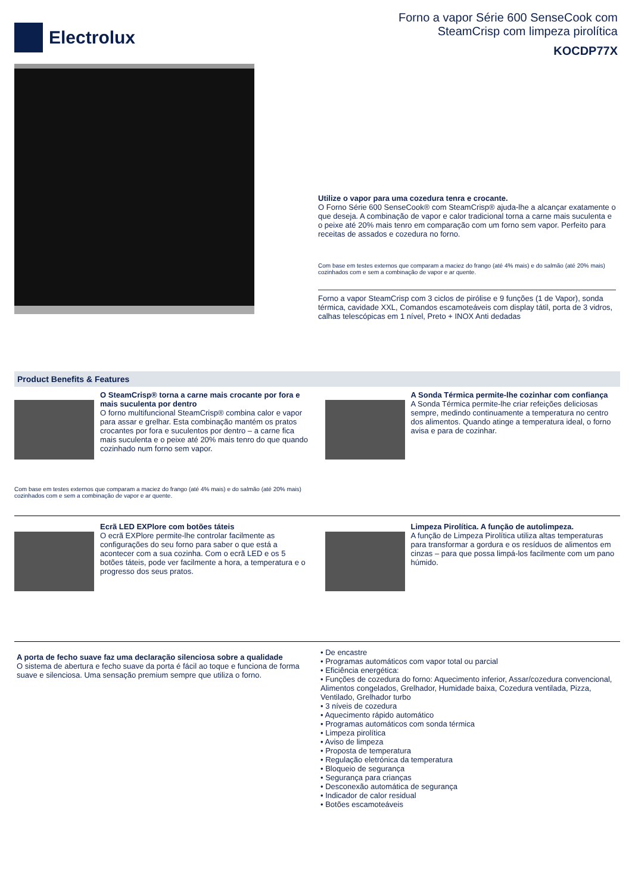Electrolux
Forno a vapor Série 600 SenseCook com
SteamCrisp com limpeza pirolítica
KOCDP77X
Utilize o vapor para uma cozedura tenra e crocante.
O Forno Série 600 SenseCook® com SteamCrisp® ajuda-lhe a alcançar exatamente o que deseja. A combinação de vapor e calor tradicional torna a carne mais suculenta e o peixe até 20% mais tenro em comparação com um forno sem vapor. Perfeito para receitas de assados e cozedura no forno.
Com base em testes externos que comparam a maciez do frango (até 4% mais) e do salmão (até 20% mais) cozinhados com e sem a combinação de vapor e ar quente.
Forno a vapor SteamCrisp com 3 ciclos de pirólise e 9 funções (1 de Vapor), sonda térmica, cavidade XXL, Comandos escamoteáveis com display tátil, porta de 3 vidros, calhas telescópicas em 1 nível, Preto + INOX Anti dedadas
Product Benefits & Features
O SteamCrisp® torna a carne mais crocante por fora e mais suculenta por dentro
O forno multifuncional SteamCrisp® combina calor e vapor para assar e grelhar. Esta combinação mantém os pratos crocantes por fora e suculentos por dentro – a carne fica mais suculenta e o peixe até 20% mais tenro do que quando cozinhado num forno sem vapor.
Com base em testes externos que comparam a maciez do frango (até 4% mais) e do salmão (até 20% mais) cozinhados com e sem a combinação de vapor e ar quente.
A Sonda Térmica permite-lhe cozinhar com confiança
A Sonda Térmica permite-lhe criar refeições deliciosas sempre, medindo continuamente a temperatura no centro dos alimentos. Quando atinge a temperatura ideal, o forno avisa e para de cozinhar.
Ecrã LED EXPlore com botões táteis
O ecrã EXPlore permite-lhe controlar facilmente as configurações do seu forno para saber o que está a acontecer com a sua cozinha. Com o ecrã LED e os 5 botões táteis, pode ver facilmente a hora, a temperatura e o progresso dos seus pratos.
Limpeza Pirolítica. A função de autolimpeza.
A função de Limpeza Pirolítica utiliza altas temperaturas para transformar a gordura e os resíduos de alimentos em cinzas – para que possa limpá-los facilmente com um pano húmido.
A porta de fecho suave faz uma declaração silenciosa sobre a qualidade
O sistema de abertura e fecho suave da porta é fácil ao toque e funciona de forma suave e silenciosa. Uma sensação premium sempre que utiliza o forno.
• De encastre
• Programas automáticos com vapor total ou parcial
• Eficiência energética:
• Funções de cozedura do forno: Aquecimento inferior, Assar/cozedura convencional, Alimentos congelados, Grelhador, Humidade baixa, Cozedura ventilada, Pizza, Ventilado, Grelhador turbo
• 3 níveis de cozedura
• Aquecimento rápido automático
• Programas automáticos com sonda térmica
• Limpeza pirolítica
• Aviso de limpeza
• Proposta de temperatura
• Regulação eletrónica da temperatura
• Bloqueio de segurança
• Segurança para crianças
• Desconexão automática de segurança
• Indicador de calor residual
• Botões escamoteáveis